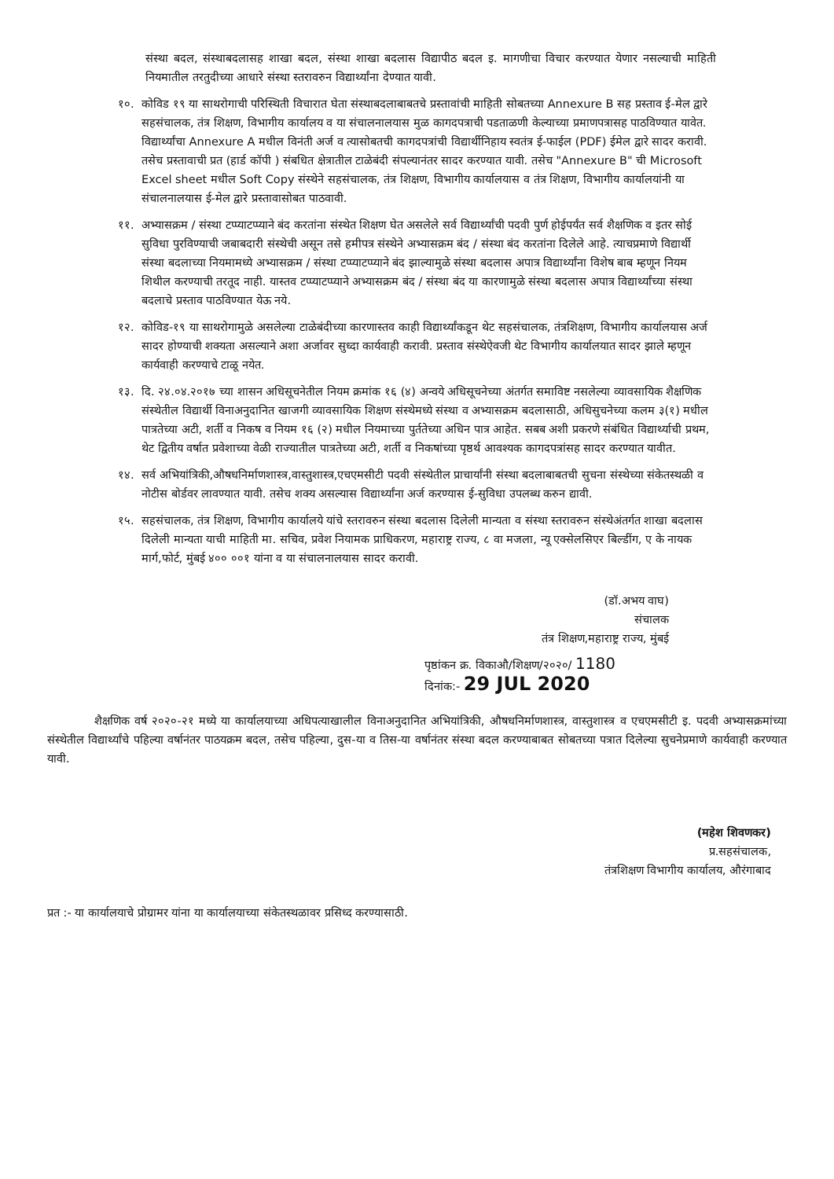संस्था बदल, संस्थाबदलासह शाखा बदल, संस्था शाखा बदलास विद्यापीठ बदल इ. मागणीचा विचार करण्यात येणार नसल्याची माहिती नियमातील तरतुदीच्या आधारे संस्था स्तरावरुन विद्यार्थ्यांना देण्यात यावी.
१०. कोविड १९ या साथरोगाची परिस्थिती विचारात घेता संस्थाबदलाबाबतचे प्रस्तावांची माहिती सोबतच्या Annexure B सह प्रस्ताव ई-मेल द्वारे सहसंचालक, तंत्र शिक्षण, विभागीय कार्यालय व या संचालनालयास मुळ कागदपत्राची पडताळणी केल्याच्या प्रमाणपत्रासह पाठविण्यात यावेत. विद्यार्थ्यांचा Annexure A मधील विनंती अर्ज व त्यासोबतची कागदपत्रांची विद्यार्थीनिहाय स्वतंत्र ई-फाईल (PDF) ईमेल द्वारे सादर करावी. तसेच प्रस्तावाची प्रत (हार्ड कॉपी ) संबधित क्षेत्रातील टाळेबंदी संपल्यानंतर सादर करण्यात यावी. तसेच "Annexure B" ची Microsoft Excel sheet मधील Soft Copy संस्थेने सहसंचालक, तंत्र शिक्षण, विभागीय कार्यालयास व तंत्र शिक्षण, विभागीय कार्यालयांनी या संचालनालयास ई-मेल द्वारे प्रस्तावासोबत पाठवावी.
११. अभ्यासक्रम / संस्था टप्प्याटप्प्याने बंद करतांना संस्थेत शिक्षण घेत असलेले सर्व विद्यार्थ्यांची पदवी पुर्ण होईपर्यंत सर्व शैक्षणिक व इतर सोई सुविधा पुरविण्याची जबाबदारी संस्थेची असून तसे हमीपत्र संस्थेने अभ्यासक्रम बंद / संस्था बंद करतांना दिलेले आहे. त्याचप्रमाणे विद्यार्थी संस्था बदलाच्या नियमामध्ये अभ्यासक्रम / संस्था टप्प्याटप्प्याने बंद झाल्यामुळे संस्था बदलास अपात्र विद्यार्थ्यांना विशेष बाब म्हणून नियम शिथील करण्याची तरतूद नाही. यास्तव टप्प्याटप्प्याने अभ्यासक्रम बंद / संस्था बंद या कारणामुळे संस्था बदलास अपात्र विद्यार्थ्यांच्या संस्था बदलाचे प्रस्ताव पाठविण्यात येऊ नये.
१२. कोविड-१९ या साथरोगामुळे असलेल्या टाळेबंदीच्या कारणास्तव काही विद्यार्थ्यांकडून थेट सहसंचालक, तंत्रशिक्षण, विभागीय कार्यालयास अर्ज सादर होण्याची शक्यता असल्याने अशा अर्जावर सुध्दा कार्यवाही करावी. प्रस्ताव संस्थेऐवजी थेट विभागीय कार्यालयात सादर झाले म्हणून कार्यवाही करण्याचे टाळू नयेत.
१३. दि. २४.०४.२०१७ च्या शासन अधिसूचनेतील नियम क्रमांक १६ (४) अन्वये अधिसूचनेच्या अंतर्गत समाविष्ट नसलेल्या व्यावसायिक शैक्षणिक संस्थेतील विद्यार्थी विनाअनुदानित खाजगी व्यावसायिक शिक्षण संस्थेमध्ये संस्था व अभ्यासक्रम बदलासाठी, अधिसुचनेच्या कलम ३(१) मधील पात्रतेच्या अटी, शर्ती व निकष व नियम १६ (२) मधील नियमाच्या पुर्ततेच्या अधिन पात्र आहेत. सबब अशी प्रकरणे संबंधित विद्यार्थ्याची प्रथम, थेट द्वितीय वर्षात प्रवेशाच्या वेळी राज्यातील पात्रतेच्या अटी, शर्ती व निकषांच्या पृष्ठर्थ आवश्यक कागदपत्रांसह सादर करण्यात यावीत.
१४. सर्व अभियांत्रिकी,औषधनिर्माणशास्त्र,वास्तुशास्त्र,एचएमसीटी पदवी संस्थेतील प्राचार्यांनी संस्था बदलाबाबतची सुचना संस्थेच्या संकेतस्थळी व नोटीस बोर्डवर लावण्यात यावी. तसेच शक्य असल्यास विद्यार्थ्यांना अर्ज करण्यास ई-सुविधा उपलब्ध करुन द्यावी.
१५. सहसंचालक, तंत्र शिक्षण, विभागीय कार्यालये यांचे स्तरावरुन संस्था बदलास दिलेली मान्यता व संस्था स्तरावरुन संस्थेअंतर्गत शाखा बदलास दिलेली मान्यता याची माहिती मा. सचिव, प्रवेश नियामक प्राधिकरण, महाराष्ट्र राज्य, ८ वा मजला, न्यू एक्सेलसिएर बिल्डींग, ए के नायक मार्ग,फोर्ट, मुंबई ४०० ००१ यांना व या संचालनालयास सादर करावी.
(डॉ.अभय वाघ)
संचालक
तंत्र शिक्षण,महाराष्ट्र राज्य, मुंबई
पृष्ठांकन क्र. विकाऔ/शिक्षण/२०२०/ 1180
दिनांक:- 29 JUL 2020
शैक्षणिक वर्ष २०२०-२१ मध्ये या कार्यालयाच्या अधिपत्याखालील विनाअनुदानित अभियांत्रिकी, औषधनिर्माणशास्त्र, वास्तुशास्त्र व एचएमसीटी इ. पदवी अभ्यासक्रमांच्या संस्थेतील विद्यार्थ्यांचे पहिल्या वर्षानंतर पाठयक्रम बदल, तसेच पहिल्या, दुस-या व तिस-या वर्षानंतर संस्था बदल करण्याबाबत सोबतच्या पत्रात दिलेल्या सुचनेप्रमाणे कार्यवाही करण्यात यावी.
(महेश शिवणकर)
प्र.सहसंचालक,
तंत्रशिक्षण विभागीय कार्यालय, औरंगाबाद
प्रत :- या कार्यालयाचे प्रोग्रामर यांना या कार्यालयाच्या संकेतस्थळावर प्रसिध्द करण्यासाठी.